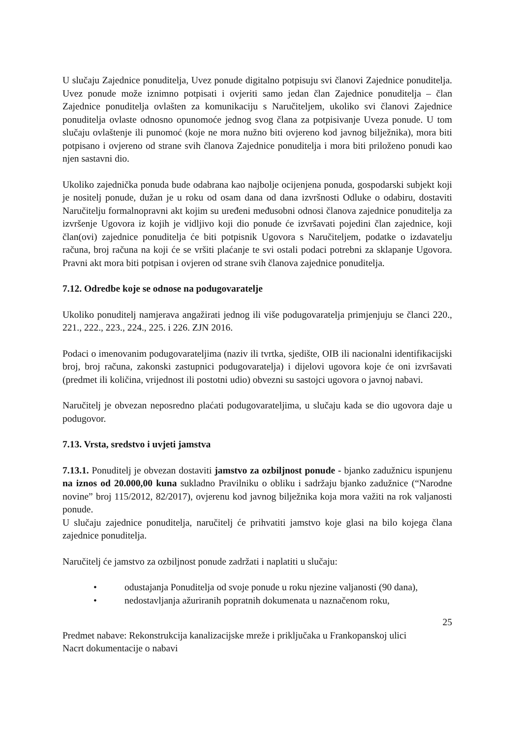U slučaju Zajednice ponuditelja, Uvez ponude digitalno potpisuju svi članovi Zajednice ponuditelja. Uvez ponude može iznimno potpisati i ovjeriti samo jedan član Zajednice ponuditelja – član Zajednice ponuditelja ovlašten za komunikaciju s Naručiteljem, ukoliko svi članovi Zajednice ponuditelja ovlaste odnosno opunomoće jednog svog člana za potpisivanje Uveza ponude. U tom slučaju ovlaštenje ili punomoć (koje ne mora nužno biti ovjereno kod javnog bilježnika), mora biti potpisano i ovjereno od strane svih članova Zajednice ponuditelja i mora biti priloženo ponudi kao njen sastavni dio.
Ukoliko zajednička ponuda bude odabrana kao najbolje ocijenjena ponuda, gospodarski subjekt koji je nositelj ponude, dužan je u roku od osam dana od dana izvršnosti Odluke o odabiru, dostaviti Naručitelju formalnopravni akt kojim su uređeni međusobni odnosi članova zajednice ponuditelja za izvršenje Ugovora iz kojih je vidljivo koji dio ponude će izvršavati pojedini član zajednice, koji član(ovi) zajednice ponuditelja će biti potpisnik Ugovora s Naručiteljem, podatke o izdavatelju računa, broj računa na koji će se vršiti plaćanje te svi ostali podaci potrebni za sklapanje Ugovora. Pravni akt mora biti potpisan i ovjeren od strane svih članova zajednice ponuditelja.
7.12. Odredbe koje se odnose na podugovaratelje
Ukoliko ponuditelj namjerava angažirati jednog ili više podugovaratelja primjenjuju se članci 220., 221., 222., 223., 224., 225. i 226. ZJN 2016.
Podaci o imenovanim podugovarateljima (naziv ili tvrtka, sjedište, OIB ili nacionalni identifikacijski broj, broj računa, zakonski zastupnici podugovaratelja) i dijelovi ugovora koje će oni izvršavati (predmet ili količina, vrijednost ili postotni udio) obvezni su sastojci ugovora o javnoj nabavi.
Naručitelj je obvezan neposredno plaćati podugovarateljima, u slučaju kada se dio ugovora daje u podugovor.
7.13. Vrsta, sredstvo i uvjeti jamstva
7.13.1. Ponuditelj je obvezan dostaviti jamstvo za ozbiljnost ponude - bjanko zadužnicu ispunjenu na iznos od 20.000,00 kuna sukladno Pravilniku o obliku i sadržaju bjanko zadužnice (“Narodne novine” broj 115/2012, 82/2017), ovjerenu kod javnog bilježnika koja mora važiti na rok valjanosti ponude.
U slučaju zajednice ponuditelja, naručitelj će prihvatiti jamstvo koje glasi na bilo kojega člana zajednice ponuditelja.
Naručitelj će jamstvo za ozbiljnost ponude zadržati i naplatiti u slučaju:
• odustajanja Ponuditelja od svoje ponude u roku njezine valjanosti (90 dana),
• nedostavljanja ažuriranih popratnih dokumenata u naznačenom roku,
25
Predmet nabave: Rekonstrukcija kanalizacijske mreže i priključaka u Frankopanskoj ulici
Nacrt dokumentacije o nabavi